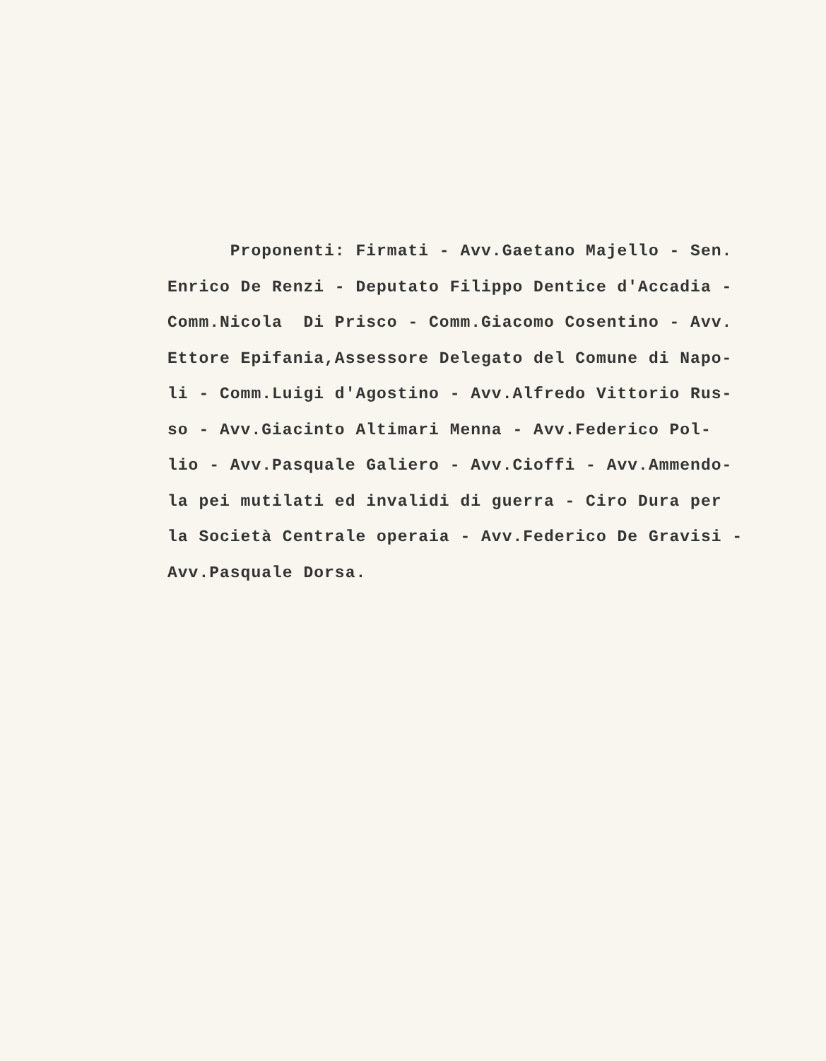Proponenti: Firmati - Avv.Gaetano Majello - Sen.
Enrico De Renzi - Deputato Filippo Dentice d'Accadia -
Comm.Nicola Di Prisco - Comm.Giacomo Cosentino - Avv.
Ettore Epifania,Assessore Delegato del Comune di Napo-
li - Comm.Luigi d'Agostino - Avv.Alfredo Vittorio Rus-
so - Avv.Giacinto Altimari Menna - Avv.Federico Pol-
lio - Avv.Pasquale Galiero - Avv.Cioffi - Avv.Ammendo-
la pei mutilati ed invalidi di guerra - Ciro Dura per
la Società Centrale operaia - Avv.Federico De Gravisi -
Avv.Pasquale Dorsa.